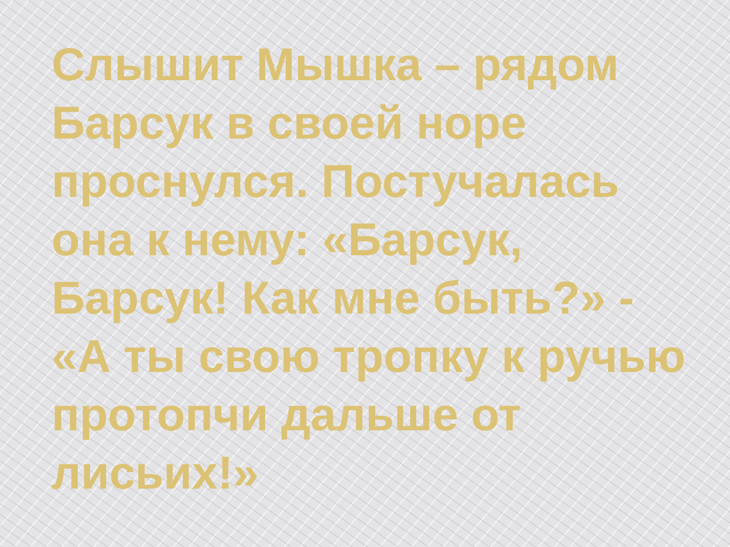Слышит Мышка – рядом Барсук в своей норе проснулся. Постучалась она к нему: «Барсук, Барсук! Как мне быть?» - «А ты свою тропку к ручью протопчи дальше от лисьих!»